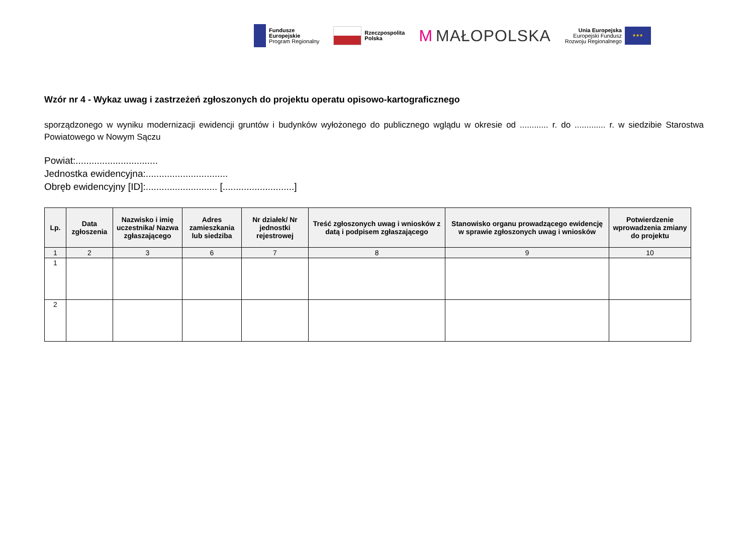Fundusze
Europejskie
Program Regionalny
Rzeczpospolita
Polska
M MAŁOPOLSKA
Unia Europejska
Europejski Fundusz
Rozwoju Regionalnego
★★★
Wzór nr 4 - Wykaz uwag i zastrzeżeń zgłoszonych do projektu operatu opisowo-kartograficznego
sporządzonego w wyniku modernizacji ewidencji gruntów i budynków wyłożonego do publicznego wglądu w okresie od ............ r. do ............. r. w siedzibie Starostwa Powiatowego w Nowym Sączu
Powiat:...............................
Jednostka ewidencyjna:...............................
Obręb ewidencyjny [ID]:........................... [...........................]
| Lp. | Data zgłoszenia | Nazwisko i imię uczestnika/ Nazwa zgłaszającego | Adres zamieszkania lub siedziba | Nr działek/ Nr jednostki rejestrowej | Treść zgłoszonych uwag i wniosków z datą i podpisem zgłaszającego | Stanowisko organu prowadzącego ewidencję w sprawie zgłoszonych uwag i wniosków | Potwierdzenie wprowadzenia zmiany do projektu |
| --- | --- | --- | --- | --- | --- | --- | --- |
| 1 | 2 | 3 | 6 | 7 | 8 | 9 | 10 |
| 1 | | | | | | | |
| 2 | | | | | | | |